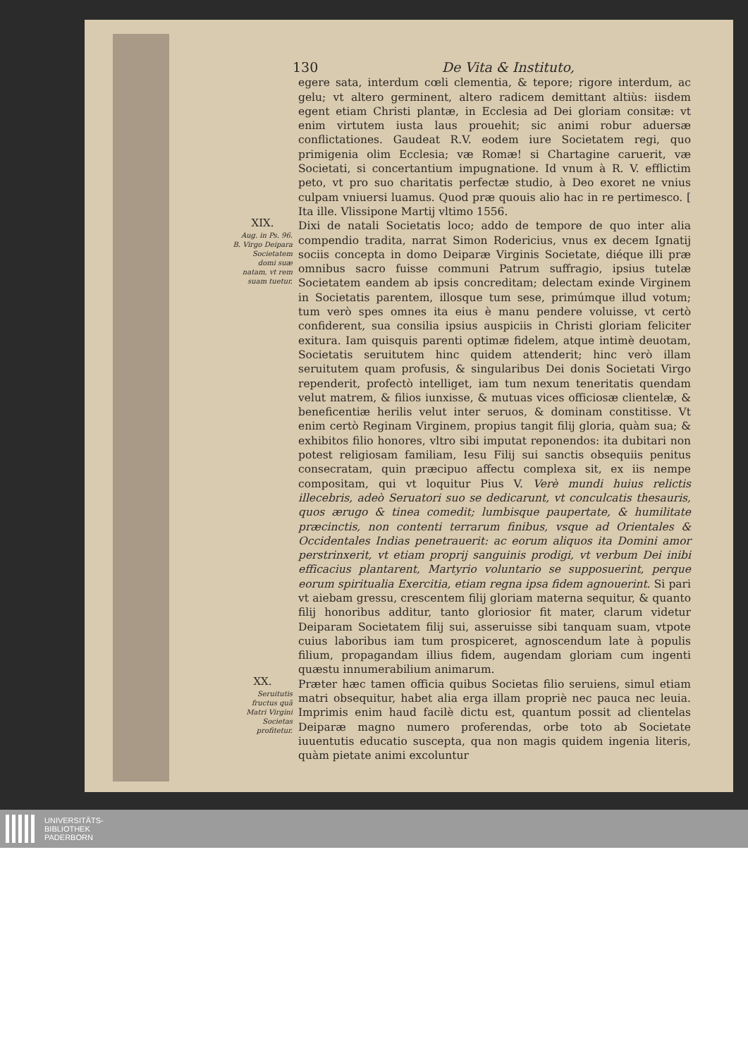130 De Vita & Instituto,
egere sata, interdum cœli clementia, & tepore; rigore interdum, ac gelu; vt altero germinent, altero radicem demittant altiùs: iisdem egent etiam Christi plantæ, in Ecclesia ad Dei gloriam consitæ: vt enim virtutem iusta laus prouehit; sic animi robur aduersæ conflictationes. Gaudeat R.V. eodem iure Societatem regi, quo primigenia olim Ecclesia; væ Romæ! si Chartagine caruerit, væ Societati, si concertantium impugnatione. Id vnum à R. V. efflictim peto, vt pro suo charitatis perfectæ studio, à Deo exoret ne vnius culpam vniuersi luamus. Quod præ quouis alio hac in re pertimesco. [ Ita ille. Vlissipone Martij vltimo 1556.
XIX.
Aug. in Ps. 96.
B. Virgo Deipara Societatem domi suæ natam, vt rem suam tuetur.
Dixi de natali Societatis loco; addo de tempore de quo inter alia compendio tradita, narrat Simon Rodericius, vnus ex decem Ignatij sociis concepta in domo Deiparæ Virginis Societate, diéque illi præ omnibus sacro fuisse communi Patrum suffragio, ipsius tutelæ Societatem eandem ab ipsis concreditam; delectam exinde Virginem in Societatis parentem, illosque tum sese, primúmque illud votum; tum verò spes omnes ita eius è manu pendere voluisse, vt certò confiderent, sua consilia ipsius auspiciis in Christi gloriam feliciter exitura. Iam quisquis parenti optimæ fidelem, atque intimè deuotam, Societatis seruitutem hinc quidem attenderit; hinc verò illam seruitutem quam profusis, & singularibus Dei donis Societati Virgo rependerit, profectò intelliget, iam tum nexum teneritatis quendam velut matrem, & filios iunxisse, & mutuas vices officiosæ clientelæ, & beneficentiæ herilis velut inter seruos, & dominam constitisse. Vt enim certò Reginam Virginem, propius tangit filij gloria, quàm sua; & exhibitos filio honores, vltro sibi imputat reponendos: ita dubitari non potest religiosam familiam, Iesu Filij sui sanctis obsequiis penitus consecratam, quin præcipuo affectu complexa sit, ex iis nempe compositam, qui vt loquitur Pius V. Verè mundi huius relictis illecebris, adeò Seruatori suo se dedicarunt, vt conculcatis thesauris, quos ærugo & tinea comedit; lumbisque paupertate, & humilitate præcinctis, non contenti terrarum finibus, vsque ad Orientales & Occidentales Indias penetrauerit: ac eorum aliquos ita Domini amor perstrinxerit, vt etiam proprij sanguinis prodigi, vt verbum Dei inibi efficacius plantarent, Martyrio voluntario se supposuerint, perque eorum spiritualia Exercitia, etiam regna ipsa fidem agnouerint. Si pari vt aiebam gressu, crescentem filij gloriam materna sequitur, & quanto filij honoribus additur, tanto gloriosior fit mater, clarum videtur Deiparam Societatem filij sui, asseruisse sibi tanquam suam, vtpote cuius laboribus iam tum prospiceret, agnoscendum late à populis filium, propagandam illius fidem, augendam gloriam cum ingenti quæstu innumerabilium animarum.
XX.
Seruitutis fructus quã Matri Virgini Societas profitetur.
Præter hæc tamen officia quibus Societas filio seruiens, simul etiam matri obsequitur, habet alia erga illam propriè nec pauca nec leuia. Imprimis enim haud facilè dictu est, quantum possit ad clientelas Deiparæ magno numero proferendas, orbe toto ab Societate iuuentutis educatio suscepta, qua non magis quidem ingenia literis, quàm pietate animi excoluntur
UNIVERSITÄTS-
BIBLIOTHEK
PADERBORN